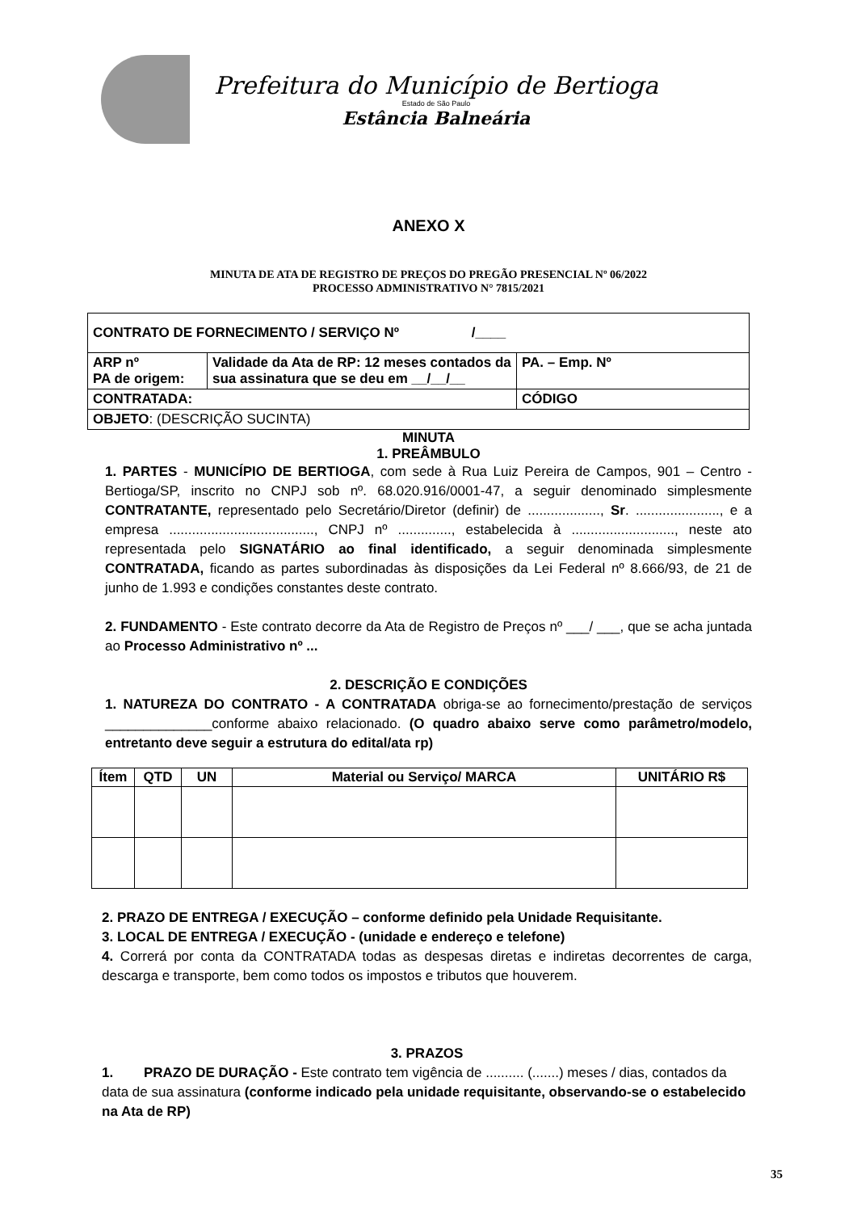Prefeitura do Município de Bertioga
Estado de São Paulo
Estância Balneária
ANEXO X
MINUTA DE ATA DE REGISTRO DE PREÇOS DO PREGÃO PRESENCIAL Nº 06/2022
PROCESSO ADMINISTRATIVO N° 7815/2021
| CONTRATO DE FORNECIMENTO / SERVIÇO Nº /____ | | |
| ARP nº PA de origem: | Validade da Ata de RP: 12 meses contados da sua assinatura que se deu em __/__/__ | PA. – Emp. Nº |
| CONTRATADA: | | CÓDIGO |
| OBJETO : (DESCRIÇÃO SUCINTA) | | |
MINUTA
1. PREÂMBULO
1. PARTES - MUNICÍPIO DE BERTIOGA, com sede à Rua Luiz Pereira de Campos, 901 – Centro - Bertioga/SP, inscrito no CNPJ sob nº. 68.020.916/0001-47, a seguir denominado simplesmente CONTRATANTE, representado pelo Secretário/Diretor (definir) de ..................., Sr. ......................, e a empresa ......................................, CNPJ nº .............., estabelecida à ..........................., neste ato representada pelo SIGNATÁRIO ao final identificado, a seguir denominada simplesmente CONTRATADA, ficando as partes subordinadas às disposições da Lei Federal nº 8.666/93, de 21 de junho de 1.993 e condições constantes deste contrato.
2. FUNDAMENTO - Este contrato decorre da Ata de Registro de Preços nº ___/ ___, que se acha juntada ao Processo Administrativo nº ...
2. DESCRIÇÃO E CONDIÇÕES
1. NATUREZA DO CONTRATO - A CONTRATADA obriga-se ao fornecimento/prestação de serviços ______________conforme abaixo relacionado. (O quadro abaixo serve como parâmetro/modelo, entretanto deve seguir a estrutura do edital/ata rp)
| Ítem | QTD | UN | Material ou Serviço/ MARCA | UNITÁRIO R$ |
| --- | --- | --- | --- | --- |
2. PRAZO DE ENTREGA / EXECUÇÃO – conforme definido pela Unidade Requisitante.
3. LOCAL DE ENTREGA / EXECUÇÃO - (unidade e endereço e telefone)
4. Correrá por conta da CONTRATADA todas as despesas diretas e indiretas decorrentes de carga, descarga e transporte, bem como todos os impostos e tributos que houverem.
3. PRAZOS
1. PRAZO DE DURAÇÃO - Este contrato tem vigência de .......... (.......) meses / dias, contados da data de sua assinatura (conforme indicado pela unidade requisitante, observando-se o estabelecido na Ata de RP)
35